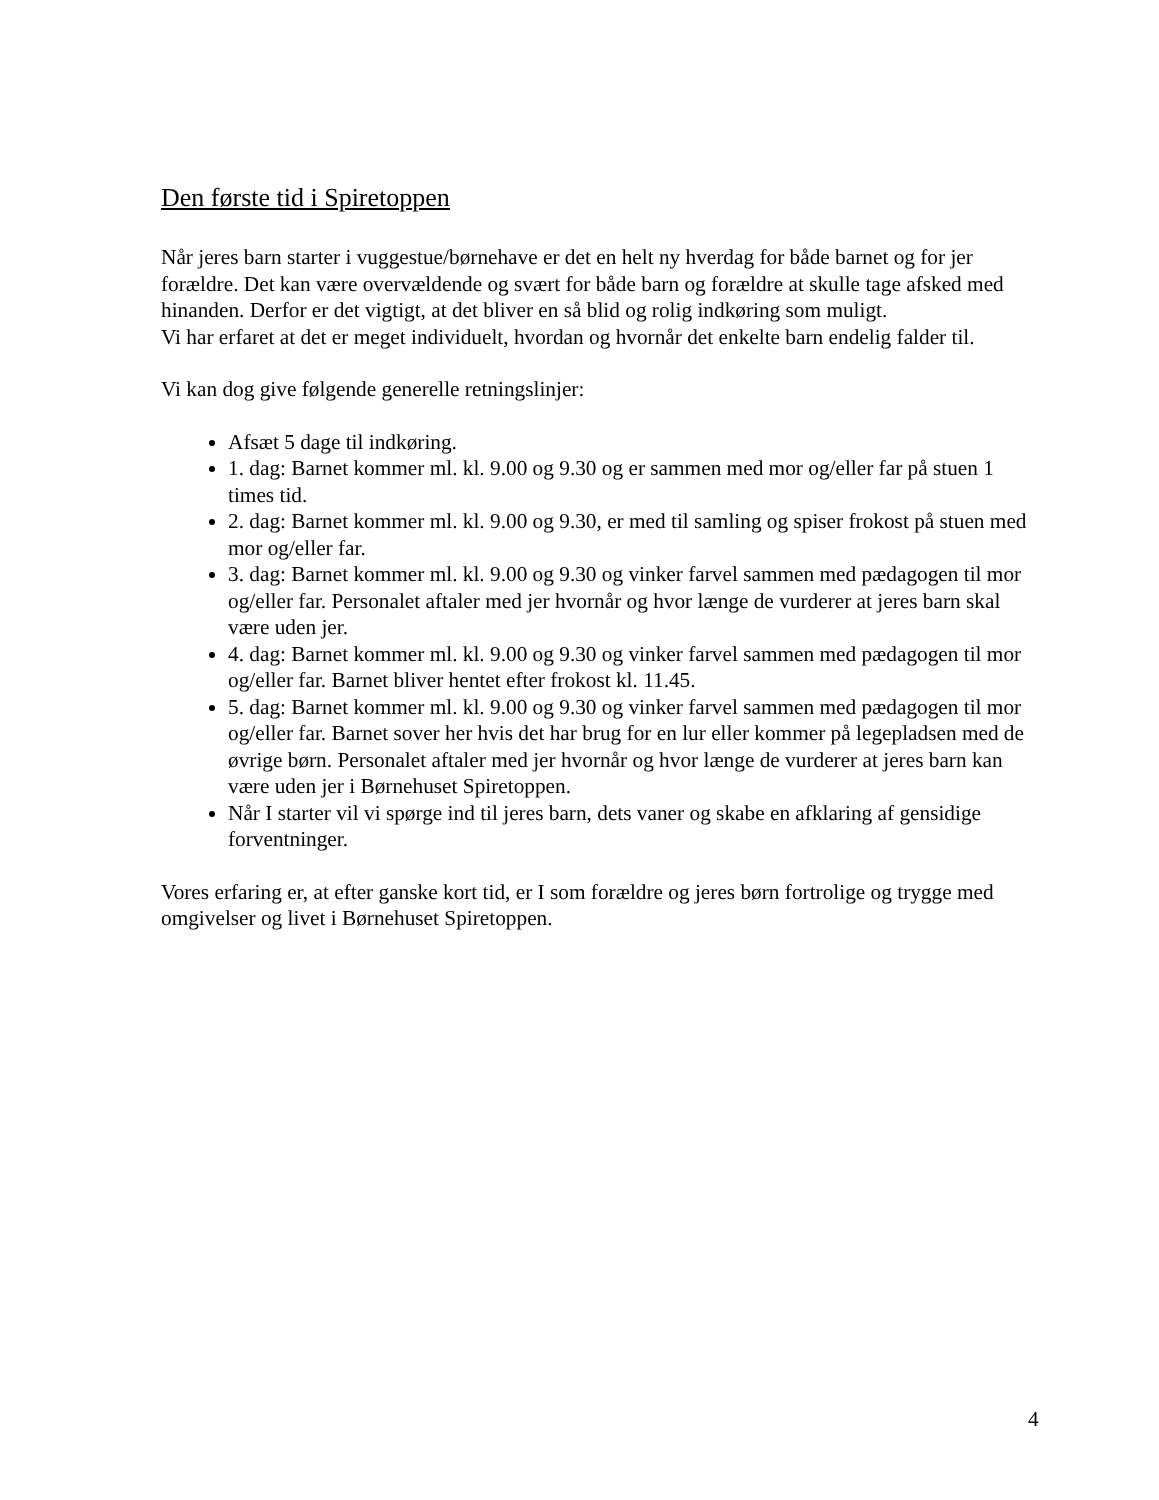Den første tid i Spiretoppen
Når jeres barn starter i vuggestue/børnehave er det en helt ny hverdag for både barnet og for jer forældre. Det kan være overvældende og svært for både barn og forældre at skulle tage afsked med hinanden. Derfor er det vigtigt, at det bliver en så blid og rolig indkøring som muligt.
Vi har erfaret at det er meget individuelt, hvordan og hvornår det enkelte barn endelig falder til.
Vi kan dog give følgende generelle retningslinjer:
Afsæt 5 dage til indkøring.
1. dag: Barnet kommer ml. kl. 9.00 og 9.30 og er sammen med mor og/eller far på stuen 1 times tid.
2. dag: Barnet kommer ml. kl. 9.00 og 9.30, er med til samling og spiser frokost på stuen med mor og/eller far.
3. dag: Barnet kommer ml. kl. 9.00 og 9.30 og vinker farvel sammen med pædagogen til mor og/eller far. Personalet aftaler med jer hvornår og hvor længe de vurderer at jeres barn skal være uden jer.
4. dag: Barnet kommer ml. kl. 9.00 og 9.30 og vinker farvel sammen med pædagogen til mor og/eller far. Barnet bliver hentet efter frokost kl. 11.45.
5. dag: Barnet kommer ml. kl. 9.00 og 9.30 og vinker farvel sammen med pædagogen til mor og/eller far. Barnet sover her hvis det har brug for en lur eller kommer på legepladsen med de øvrige børn. Personalet aftaler med jer hvornår og hvor længe de vurderer at jeres barn kan være uden jer i Børnehuset Spiretoppen.
Når I starter vil vi spørge ind til jeres barn, dets vaner og skabe en afklaring af gensidige forventninger.
Vores erfaring er, at efter ganske kort tid, er I som forældre og jeres børn fortrolige og trygge med omgivelser og livet i Børnehuset Spiretoppen.
4